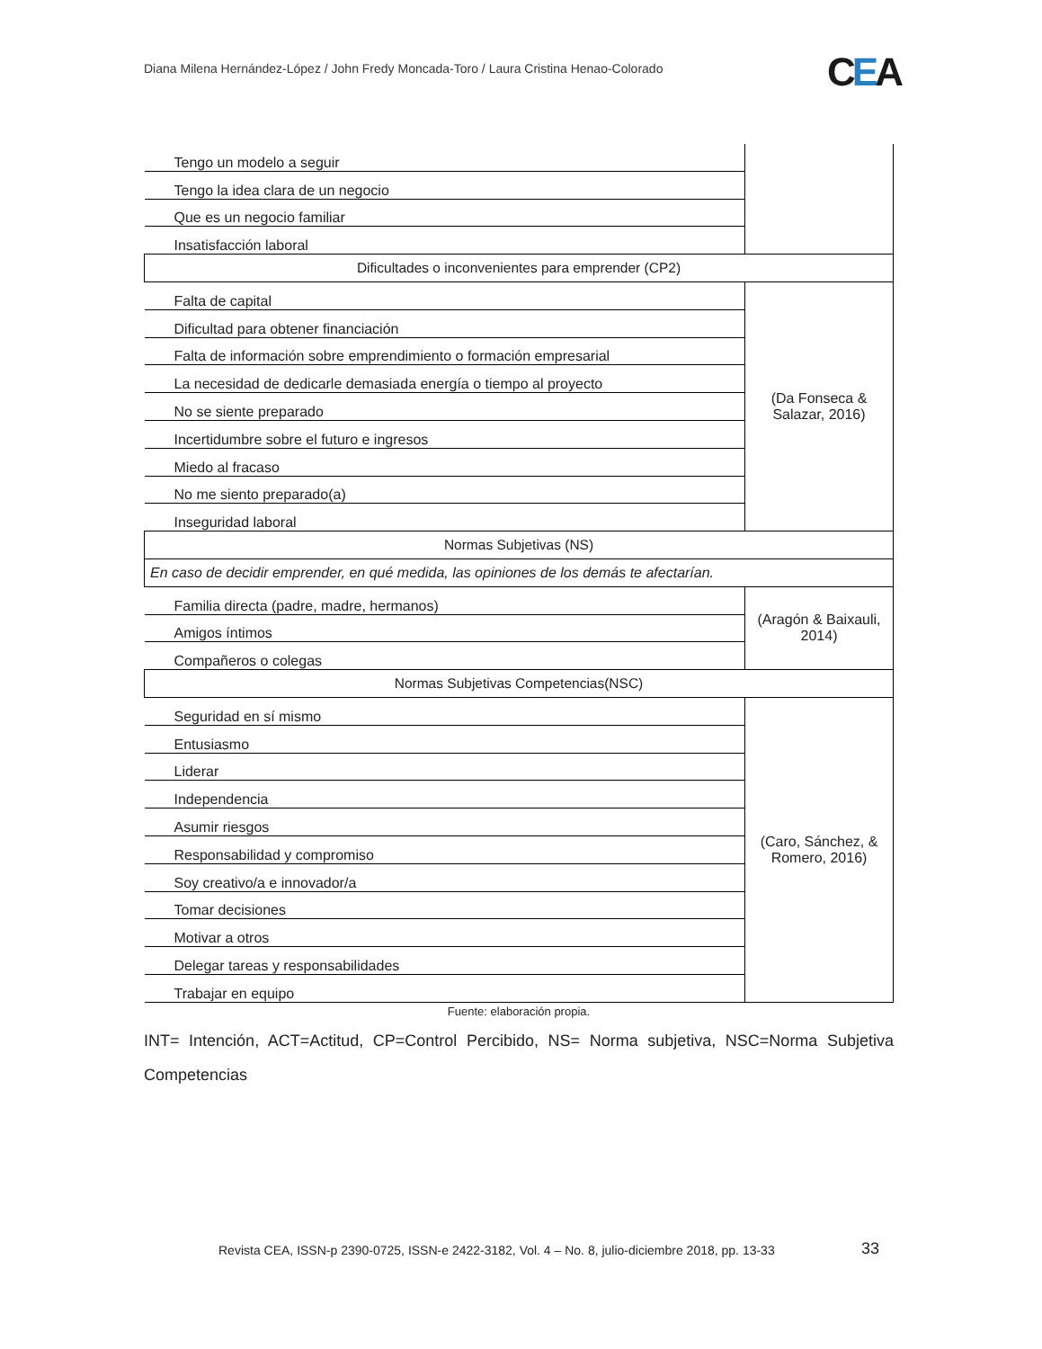Diana Milena Hernández-López / John Fredy Moncada-Toro / Laura Cristina Henao-Colorado
CEA
| Tengo un modelo a seguir | |
| Tengo la idea clara de un negocio | |
| Que es un negocio familiar | |
| Insatisfacción laboral | |
| Dificultades o inconvenientes para emprender (CP2) | |
| Falta de capital | (Da Fonseca & Salazar, 2016) |
| Dificultad para obtener financiación | |
| Falta de información sobre emprendimiento o formación empresarial | |
| La necesidad de dedicarle demasiada energía o tiempo al proyecto | |
| No se siente preparado | |
| Incertidumbre sobre el futuro e ingresos | |
| Miedo al fracaso | |
| No me siento preparado(a) | |
| Inseguridad laboral | |
| Normas Subjetivas (NS) | |
| En caso de decidir emprender, en qué medida, las opiniones de los demás te afectarían. | |
| Familia directa (padre, madre, hermanos) | (Aragón & Baixauli, 2014) |
| Amigos íntimos | |
| Compañeros o colegas | |
| Normas Subjetivas Competencias(NSC) | |
| Seguridad en sí mismo | (Caro, Sánchez, & Romero, 2016) |
| Entusiasmo | |
| Liderar | |
| Independencia | |
| Asumir riesgos | |
| Responsabilidad y compromiso | |
| Soy creativo/a e innovador/a | |
| Tomar decisiones | |
| Motivar a otros | |
| Delegar tareas y responsabilidades | |
| Trabajar en equipo | |
Fuente: elaboración propia.
INT= Intención, ACT=Actitud, CP=Control Percibido, NS= Norma subjetiva, NSC=Norma Subjetiva Competencias
Revista CEA, ISSN-p 2390-0725, ISSN-e 2422-3182, Vol. 4 – No. 8, julio-diciembre 2018, pp. 13-33
33